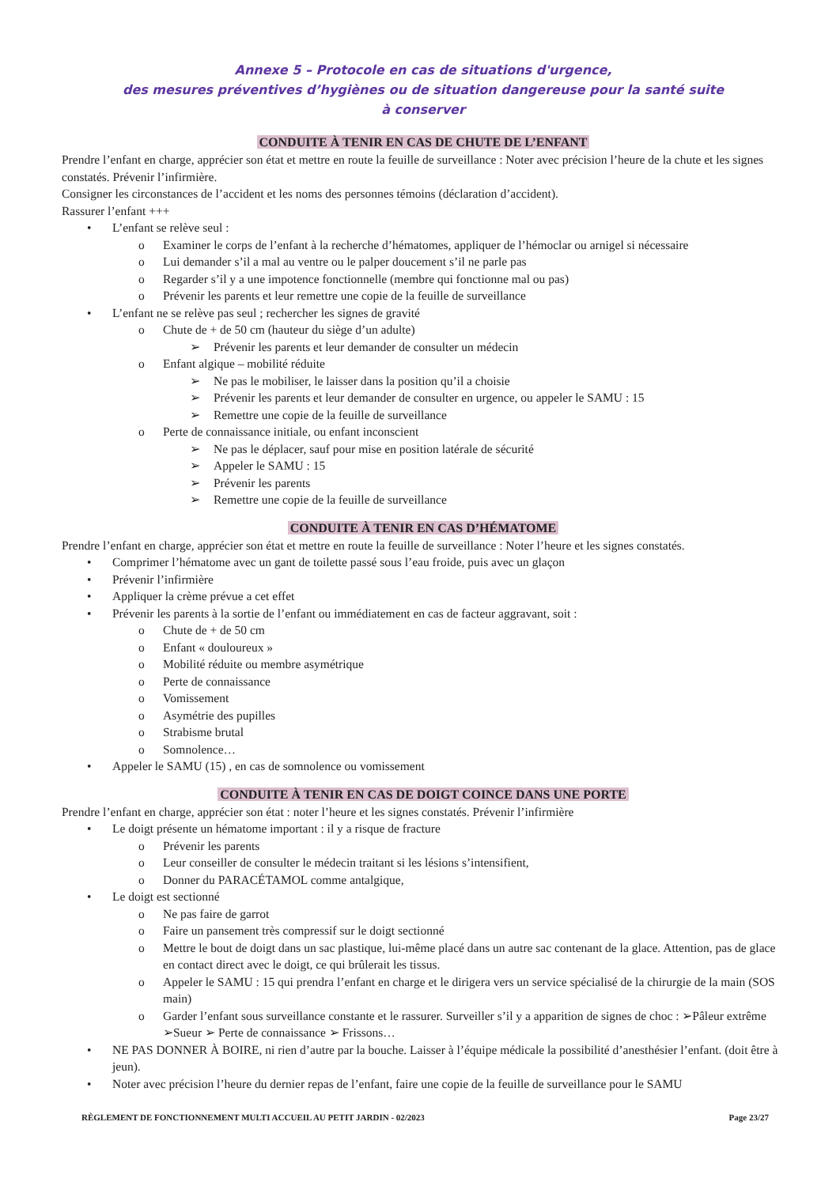Annexe 5 – Protocole en cas de situations d'urgence,
des mesures préventives d’hygiènes ou de situation dangereuse pour la santé suite
à conserver
CONDUITE À TENIR EN CAS DE CHUTE DE L’ENFANT
Prendre l’enfant en charge, apprécier son état et mettre en route la feuille de surveillance : Noter avec précision l’heure de la chute et les signes constatés. Prévenir l’infirmière.
Consigner les circonstances de l’accident et les noms des personnes témoins (déclaration d’accident).
Rassurer l’enfant +++
• L’enfant se relève seul :
o Examiner le corps de l’enfant à la recherche d’hématomes, appliquer de l’hémoclar ou arnigel si nécessaire
o Lui demander s’il a mal au ventre ou le palper doucement s’il ne parle pas
o Regarder s’il y a une impotence fonctionnelle (membre qui fonctionne mal ou pas)
o Prévenir les parents et leur remettre une copie de la feuille de surveillance
• L’enfant ne se relève pas seul ; rechercher les signes de gravité
o Chute de + de 50 cm (hauteur du siège d’un adulte)
➢ Prévenir les parents et leur demander de consulter un médecin
o Enfant algique – mobilité réduite
➢ Ne pas le mobiliser, le laisser dans la position qu’il a choisie
➢ Prévenir les parents et leur demander de consulter en urgence, ou appeler le SAMU : 15
➢ Remettre une copie de la feuille de surveillance
o Perte de connaissance initiale, ou enfant inconscient
➢ Ne pas le déplacer, sauf pour mise en position latérale de sécurité
➢ Appeler le SAMU : 15
➢ Prévenir les parents
➢ Remettre une copie de la feuille de surveillance
CONDUITE À TENIR EN CAS D’HÉMATOME
Prendre l’enfant en charge, apprécier son état et mettre en route la feuille de surveillance : Noter l’heure et les signes constatés.
• Comprimer l’hématome avec un gant de toilette passé sous l’eau froide, puis avec un glaçon
• Prévenir l’infirmière
• Appliquer la crème prévue a cet effet
• Prévenir les parents à la sortie de l’enfant ou immédiatement en cas de facteur aggravant, soit :
o Chute de + de 50 cm
o Enfant « douloureux »
o Mobilité réduite ou membre asymétrique
o Perte de connaissance
o Vomissement
o Asymétrie des pupilles
o Strabisme brutal
o Somnolence…
• Appeler le SAMU (15) , en cas de somnolence ou vomissement
CONDUITE À TENIR EN CAS DE DOIGT COINCE DANS UNE PORTE
Prendre l’enfant en charge, apprécier son état : noter l’heure et les signes constatés. Prévenir l’infirmière
• Le doigt présente un hématome important : il y a risque de fracture
o Prévenir les parents
o Leur conseiller de consulter le médecin traitant si les lésions s’intensifient,
o Donner du PARACÉTAMOL comme antalgique,
• Le doigt est sectionné
o Ne pas faire de garrot
o Faire un pansement très compressif sur le doigt sectionné
o Mettre le bout de doigt dans un sac plastique, lui-même placé dans un autre sac contenant de la glace. Attention, pas de glace en contact direct avec le doigt, ce qui brûlerait les tissus.
o Appeler le SAMU : 15 qui prendra l’enfant en charge et le dirigera vers un service spécialisé de la chirurgie de la main (SOS main)
o Garder l’enfant sous surveillance constante et le rassurer. Surveiller s’il y a apparition de signes de choc : ➢Pâleur extrême ➢Sueur ➢ Perte de connaissance ➢ Frissons…
• NE PAS DONNER À BOIRE, ni rien d’autre par la bouche. Laisser à l’équipe médicale la possibilité d’anesthésier l’enfant. (doit être à jeun).
• Noter avec précision l’heure du dernier repas de l’enfant, faire une copie de la feuille de surveillance pour le SAMU
RÈGLEMENT DE FONCTIONNEMENT MULTI ACCUEIL AU PETIT JARDIN - 02/2023 Page 23/27